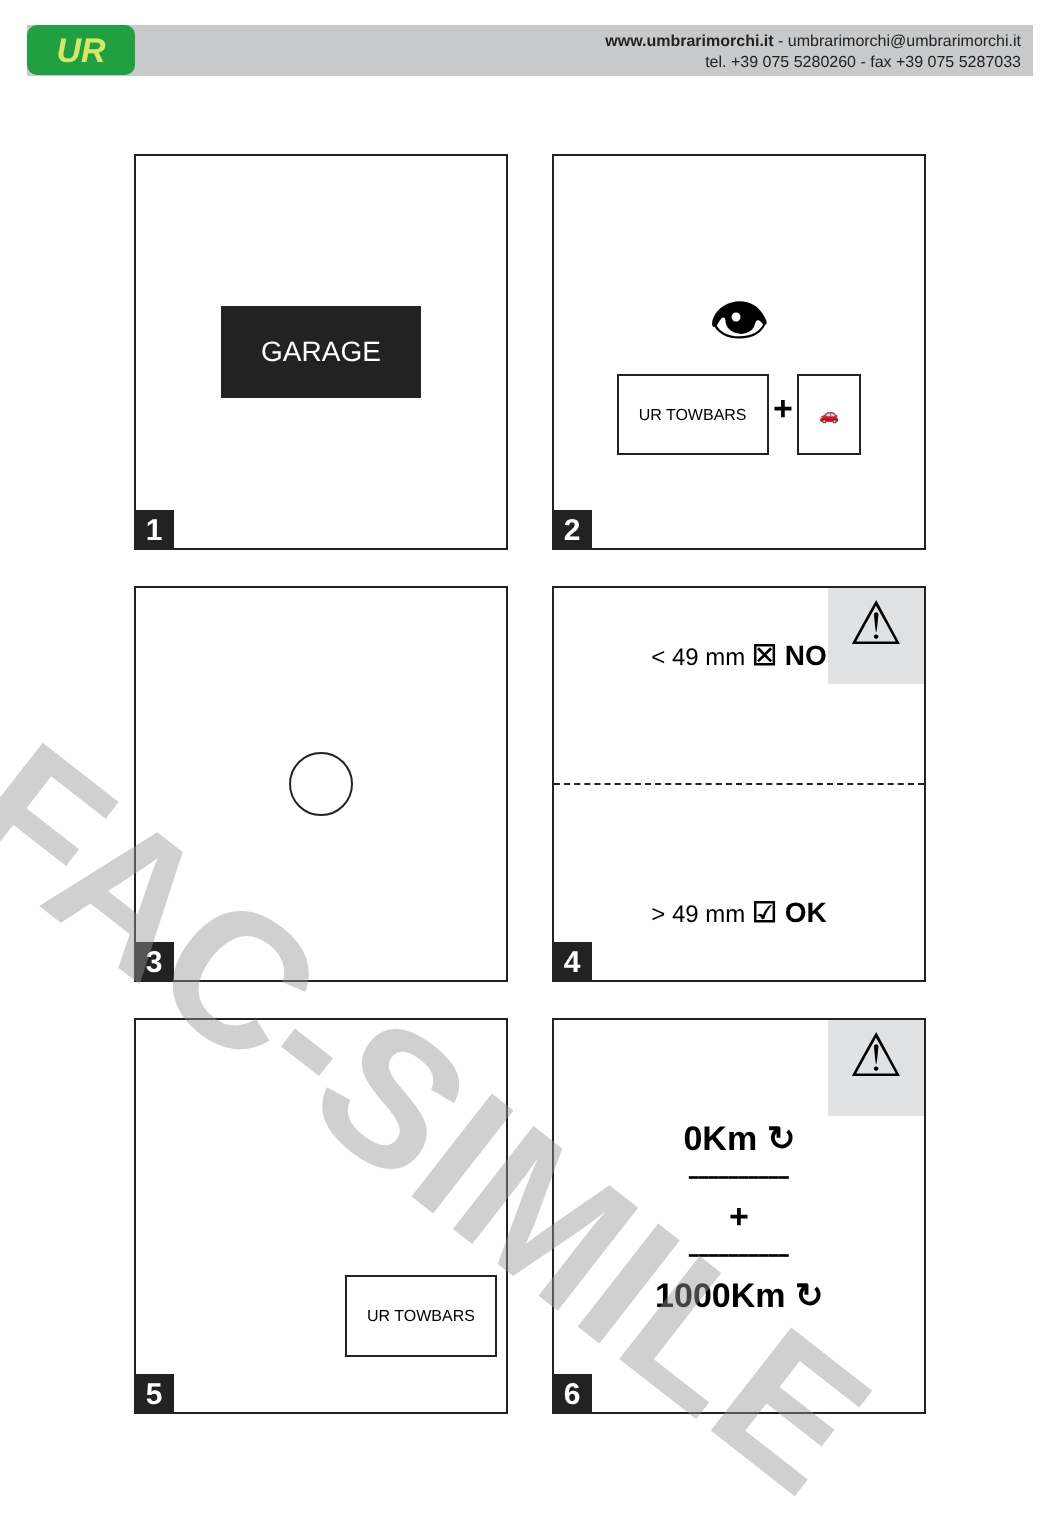UR
www.umbrarimorchi.it - umbrarimorchi@umbrarimorchi.it
tel. +39 075 5280260 - fax +39 075 5287033
GARAGE
1
👁
UR TOWBARS + 🚗
2
3
< 49 mm ☒ NO
> 49 mm ☑ OK
⚠
4
UR TOWBARS
5
0Km ↻
━━━━━━━━━━
+
━━━━━━━━━━
1000Km ↻
⚠
6
FAC-SIMILE